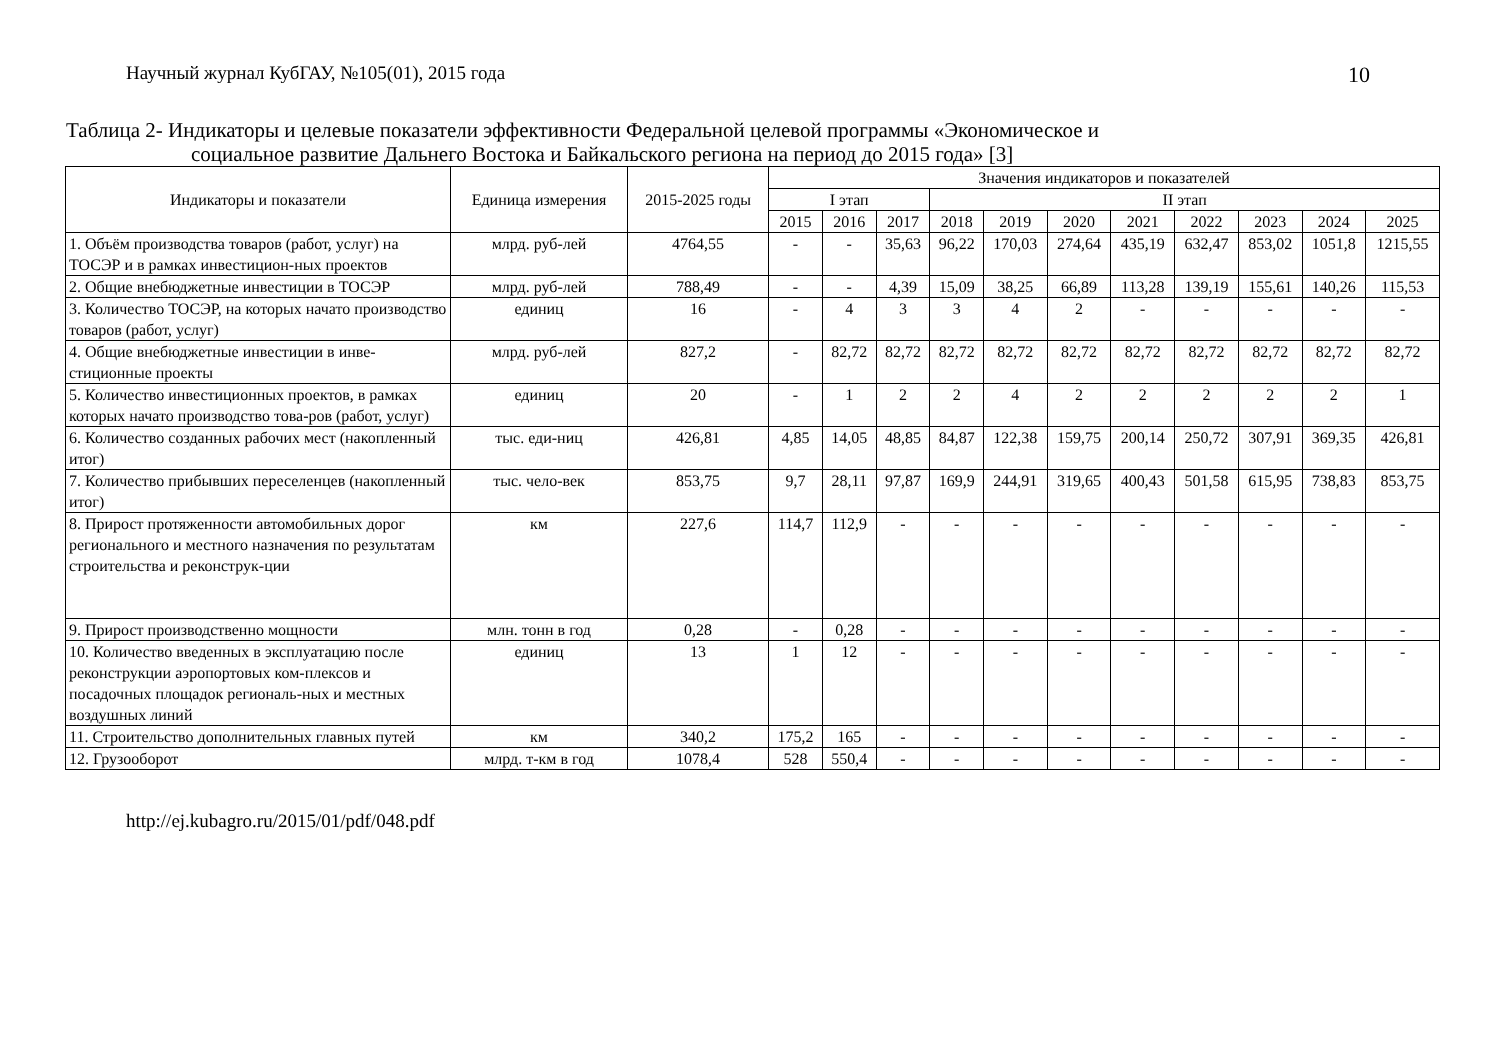Научный журнал КубГАУ, №105(01), 2015 года
10
Таблица 2- Индикаторы и целевые показатели эффективности Федеральной целевой программы «Экономическое и
социальное развитие Дальнего Востока и Байкальского региона на период до 2015 года» [3]
| Индикаторы и показатели | Единица измерения | 2015-2025 годы | Значения индикаторов и показателей | | | | | | | | | | |
| --- | --- | --- | --- | --- | --- | --- | --- | --- | --- | --- | --- | --- | --- |
| | | | I этап | | | II этап | | | | | | | |
| | | | 2015 | 2016 | 2017 | 2018 | 2019 | 2020 | 2021 | 2022 | 2023 | 2024 | 2025 |
| 1. Объём производства товаров (работ, услуг) на ТОСЭР и в рамках инвестицион-ных проектов | млрд. руб-лей | 4764,55 | - | - | 35,63 | 96,22 | 170,03 | 274,64 | 435,19 | 632,47 | 853,02 | 1051,8 | 1215,55 |
| 2. Общие внебюджетные инвестиции в ТОСЭР | млрд. руб-лей | 788,49 | - | - | 4,39 | 15,09 | 38,25 | 66,89 | 113,28 | 139,19 | 155,61 | 140,26 | 115,53 |
| 3. Количество ТОСЭР, на которых начато производство товаров (работ, услуг) | единиц | 16 | - | 4 | 3 | 3 | 4 | 2 | - | - | - | - | - |
| 4. Общие внебюджетные инвестиции в инве-стиционные проекты | млрд. руб-лей | 827,2 | - | 82,72 | 82,72 | 82,72 | 82,72 | 82,72 | 82,72 | 82,72 | 82,72 | 82,72 | 82,72 |
| 5. Количество инвестиционных проектов, в рамках которых начато производство това-ров (работ, услуг) | единиц | 20 | - | 1 | 2 | 2 | 4 | 2 | 2 | 2 | 2 | 2 | 1 |
| 6. Количество созданных рабочих мест (накопленный итог) | тыс. еди-ниц | 426,81 | 4,85 | 14,05 | 48,85 | 84,87 | 122,38 | 159,75 | 200,14 | 250,72 | 307,91 | 369,35 | 426,81 |
| 7. Количество прибывших переселенцев (накопленный итог) | тыс. чело-век | 853,75 | 9,7 | 28,11 | 97,87 | 169,9 | 244,91 | 319,65 | 400,43 | 501,58 | 615,95 | 738,83 | 853,75 |
| 8. Прирост протяженности автомобильных дорог регионального и местного назначения по результатам строительства и реконструк-ции | км | 227,6 | 114,7 | 112,9 | - | - | - | - | - | - | - | - | - |
| 9. Прирост производственно мощности | млн. тонн в год | 0,28 | - | 0,28 | - | - | - | - | - | - | - | - | - |
| 10. Количество введенных в эксплуатацию после реконструкции аэропортовых ком-плексов и посадочных площадок региональ-ных и местных воздушных линий | единиц | 13 | 1 | 12 | - | - | - | - | - | - | - | - | - |
| 11. Строительство дополнительных главных путей | км | 340,2 | 175,2 | 165 | - | - | - | - | - | - | - | - | - |
| 12. Грузооборот | млрд. т-км в год | 1078,4 | 528 | 550,4 | - | - | - | - | - | - | - | - | - |
http://ej.kubagro.ru/2015/01/pdf/048.pdf